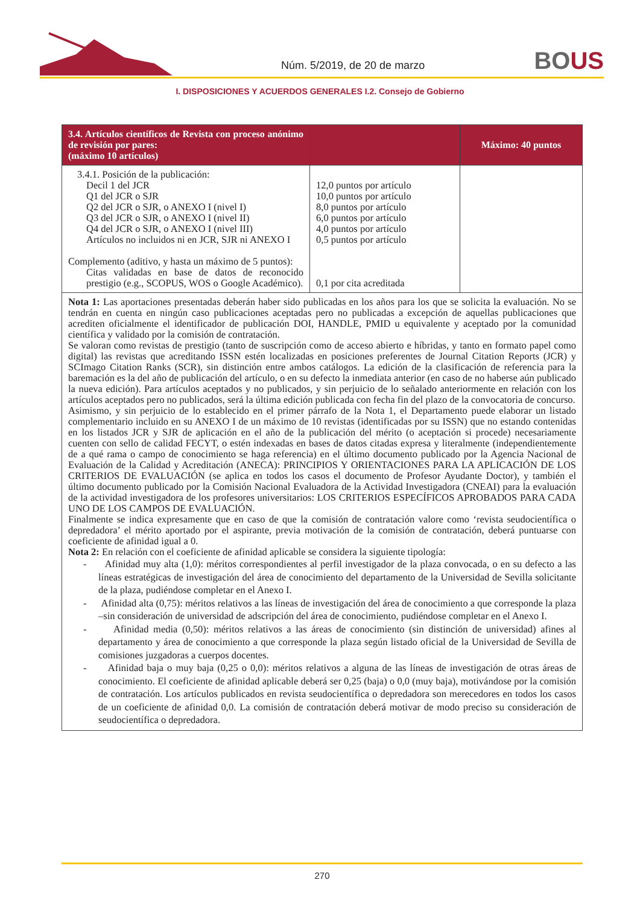Núm. 5/2019, de 20 de marzo BOUS
I. DISPOSICIONES Y ACUERDOS GENERALES I.2. Consejo de Gobierno
| 3.4. Artículos científicos de Revista con proceso anónimo de revisión por pares: (máximo 10 artículos) | | Máximo: 40 puntos |
| --- | --- | --- |
| 3.4.1. Posición de la publicación: Decil 1 del JCR Q1 del JCR o SJR Q2 del JCR o SJR, o ANEXO I (nivel I) Q3 del JCR o SJR, o ANEXO I (nivel II) Q4 del JCR o SJR, o ANEXO I (nivel III) Artículos no incluidos ni en JCR, SJR ni ANEXO I Complemento (aditivo, y hasta un máximo de 5 puntos): Citas validadas en base de datos de reconocido prestigio (e.g., SCOPUS, WOS o Google Académico). | 12,0 puntos por artículo 10,0 puntos por artículo 8,0 puntos por artículo 6,0 puntos por artículo 4,0 puntos por artículo 0,5 puntos por artículo 0,1 por cita acreditada | |
| Nota 1: Las aportaciones presentadas deberán haber sido publicadas en los años para los que se solicita la evaluación. No se tendrán en cuenta en ningún caso publicaciones aceptadas pero no publicadas a excepción de aquellas publicaciones que acrediten oficialmente el identificador de publicación DOI, HANDLE, PMID u equivalente y aceptado por la comunidad científica y validado por la comisión de contratación. Se valoran como revistas de prestigio (tanto de suscripción como de acceso abierto e híbridas, y tanto en formato papel como digital) las revistas que acreditando ISSN estén localizadas en posiciones preferentes de Journal Citation Reports (JCR) y SCImago Citation Ranks (SCR), sin distinción entre ambos catálogos. La edición de la clasificación de referencia para la baremación es la del año de publicación del artículo, o en su defecto la inmediata anterior (en caso de no haberse aún publicado la nueva edición). Para artículos aceptados y no publicados, y sin perjuicio de lo señalado anteriormente en relación con los artículos aceptados pero no publicados, será la última edición publicada con fecha fin del plazo de la convocatoria de concurso. Asimismo, y sin perjuicio de lo establecido en el primer párrafo de la Nota 1, el Departamento puede elaborar un listado complementario incluido en su ANEXO I de un máximo de 10 revistas (identificadas por su ISSN) que no estando contenidas en los listados JCR y SJR de aplicación en el año de la publicación del mérito (o aceptación si procede) necesariamente cuenten con sello de calidad FECYT, o estén indexadas en bases de datos citadas expresa y literalmente (independientemente de a qué rama o campo de conocimiento se haga referencia) en el último documento publicado por la Agencia Nacional de Evaluación de la Calidad y Acreditación (ANECA): PRINCIPIOS Y ORIENTACIONES PARA LA APLICACIÓN DE LOS CRITERIOS DE EVALUACIÓN (se aplica en todos los casos el documento de Profesor Ayudante Doctor), y también el último documento publicado por la Comisión Nacional Evaluadora de la Actividad Investigadora (CNEAI) para la evaluación de la actividad investigadora de los profesores universitarios: LOS CRITERIOS ESPECÍFICOS APROBADOS PARA CADA UNO DE LOS CAMPOS DE EVALUACIÓN. Finalmente se indica expresamente que en caso de que la comisión de contratación valore como ‘revista seudocientífica o depredadora’ el mérito aportado por el aspirante, previa motivación de la comisión de contratación, deberá puntuarse con coeficiente de afinidad igual a 0. Nota 2: En relación con el coeficiente de afinidad aplicable se considera la siguiente tipología: - Afinidad muy alta (1,0): méritos correspondientes al perfil investigador de la plaza convocada, o en su defecto a las líneas estratégicas de investigación del área de conocimiento del departamento de la Universidad de Sevilla solicitante de la plaza, pudiéndose completar en el Anexo I. - Afinidad alta (0,75): méritos relativos a las líneas de investigación del área de conocimiento a que corresponde la plaza –sin consideración de universidad de adscripción del área de conocimiento, pudiéndose completar en el Anexo I. - Afinidad media (0,50): méritos relativos a las áreas de conocimiento (sin distinción de universidad) afines al departamento y área de conocimiento a que corresponde la plaza según listado oficial de la Universidad de Sevilla de comisiones juzgadoras a cuerpos docentes. - Afinidad baja o muy baja (0,25 o 0,0): méritos relativos a alguna de las líneas de investigación de otras áreas de conocimiento. El coeficiente de afinidad aplicable deberá ser 0,25 (baja) o 0,0 (muy baja), motivándose por la comisión de contratación. Los artículos publicados en revista seudocientífica o depredadora son merecedores en todos los casos de un coeficiente de afinidad 0,0. La comisión de contratación deberá motivar de modo preciso su consideración de seudocientífica o depredadora. | | |
270